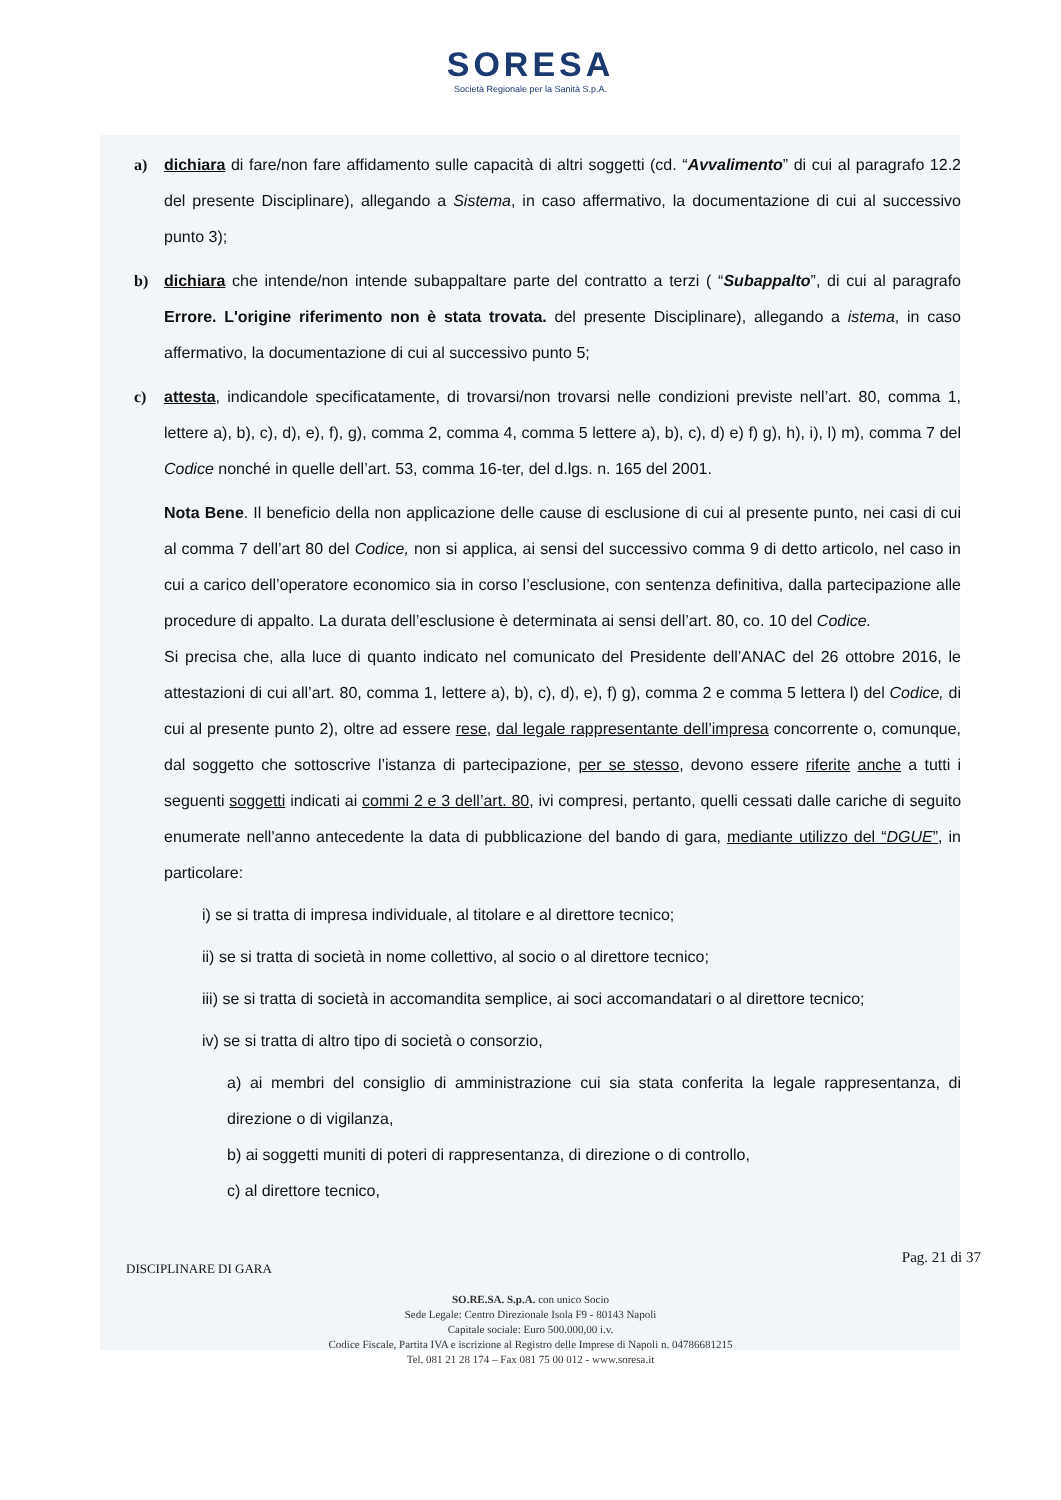SORESA
Società Regionale per la Sanità S.p.A.
a) dichiara di fare/non fare affidamento sulle capacità di altri soggetti (cd. “Avvalimento” di cui al paragrafo 12.2 del presente Disciplinare), allegando a Sistema, in caso affermativo, la documentazione di cui al successivo punto 3);
b) dichiara che intende/non intende subappaltare parte del contratto a terzi ( “Subappalto”, di cui al paragrafo Errore. L'origine riferimento non è stata trovata. del presente Disciplinare), allegando a istema, in caso affermativo, la documentazione di cui al successivo punto 5;
c) attesta, indicandole specificatamente, di trovarsi/non trovarsi nelle condizioni previste nell’art. 80, comma 1, lettere a), b), c), d), e), f), g), comma 2, comma 4, comma 5 lettere a), b), c), d) e) f) g), h), i), l) m), comma 7 del Codice nonché in quelle dell’art. 53, comma 16-ter, del d.lgs. n. 165 del 2001.
Nota Bene. Il beneficio della non applicazione delle cause di esclusione di cui al presente punto, nei casi di cui al comma 7 dell’art 80 del Codice, non si applica, ai sensi del successivo comma 9 di detto articolo, nel caso in cui a carico dell’operatore economico sia in corso l’esclusione, con sentenza definitiva, dalla partecipazione alle procedure di appalto. La durata dell’esclusione è determinata ai sensi dell’art. 80, co. 10 del Codice.
Si precisa che, alla luce di quanto indicato nel comunicato del Presidente dell’ANAC del 26 ottobre 2016, le attestazioni di cui all’art. 80, comma 1, lettere a), b), c), d), e), f) g), comma 2 e comma 5 lettera l) del Codice, di cui al presente punto 2), oltre ad essere rese, dal legale rappresentante dell’impresa concorrente o, comunque, dal soggetto che sottoscrive l’istanza di partecipazione, per se stesso, devono essere riferite anche a tutti i seguenti soggetti indicati ai commi 2 e 3 dell’art. 80, ivi compresi, pertanto, quelli cessati dalle cariche di seguito enumerate nell'anno antecedente la data di pubblicazione del bando di gara, mediante utilizzo del “DGUE”, in particolare:
i) se si tratta di impresa individuale, al titolare e al direttore tecnico;
ii) se si tratta di società in nome collettivo, al socio o al direttore tecnico;
iii) se si tratta di società in accomandita semplice, ai soci accomandatari o al direttore tecnico;
iv) se si tratta di altro tipo di società o consorzio,
a) ai membri del consiglio di amministrazione cui sia stata conferita la legale rappresentanza, di direzione o di vigilanza,
b) ai soggetti muniti di poteri di rappresentanza, di direzione o di controllo,
c) al direttore tecnico,
DISCIPLINARE DI GARA Pag. 21 di 37
SO.RE.SA. S.p.A. con unico Socio
Sede Legale: Centro Direzionale Isola F9 - 80143 Napoli
Capitale sociale: Euro 500.000,00 i.v.
Codice Fiscale, Partita IVA e iscrizione al Registro delle Imprese di Napoli n. 04786681215
Tel. 081 21 28 174 – Fax 081 75 00 012 - www.soresa.it